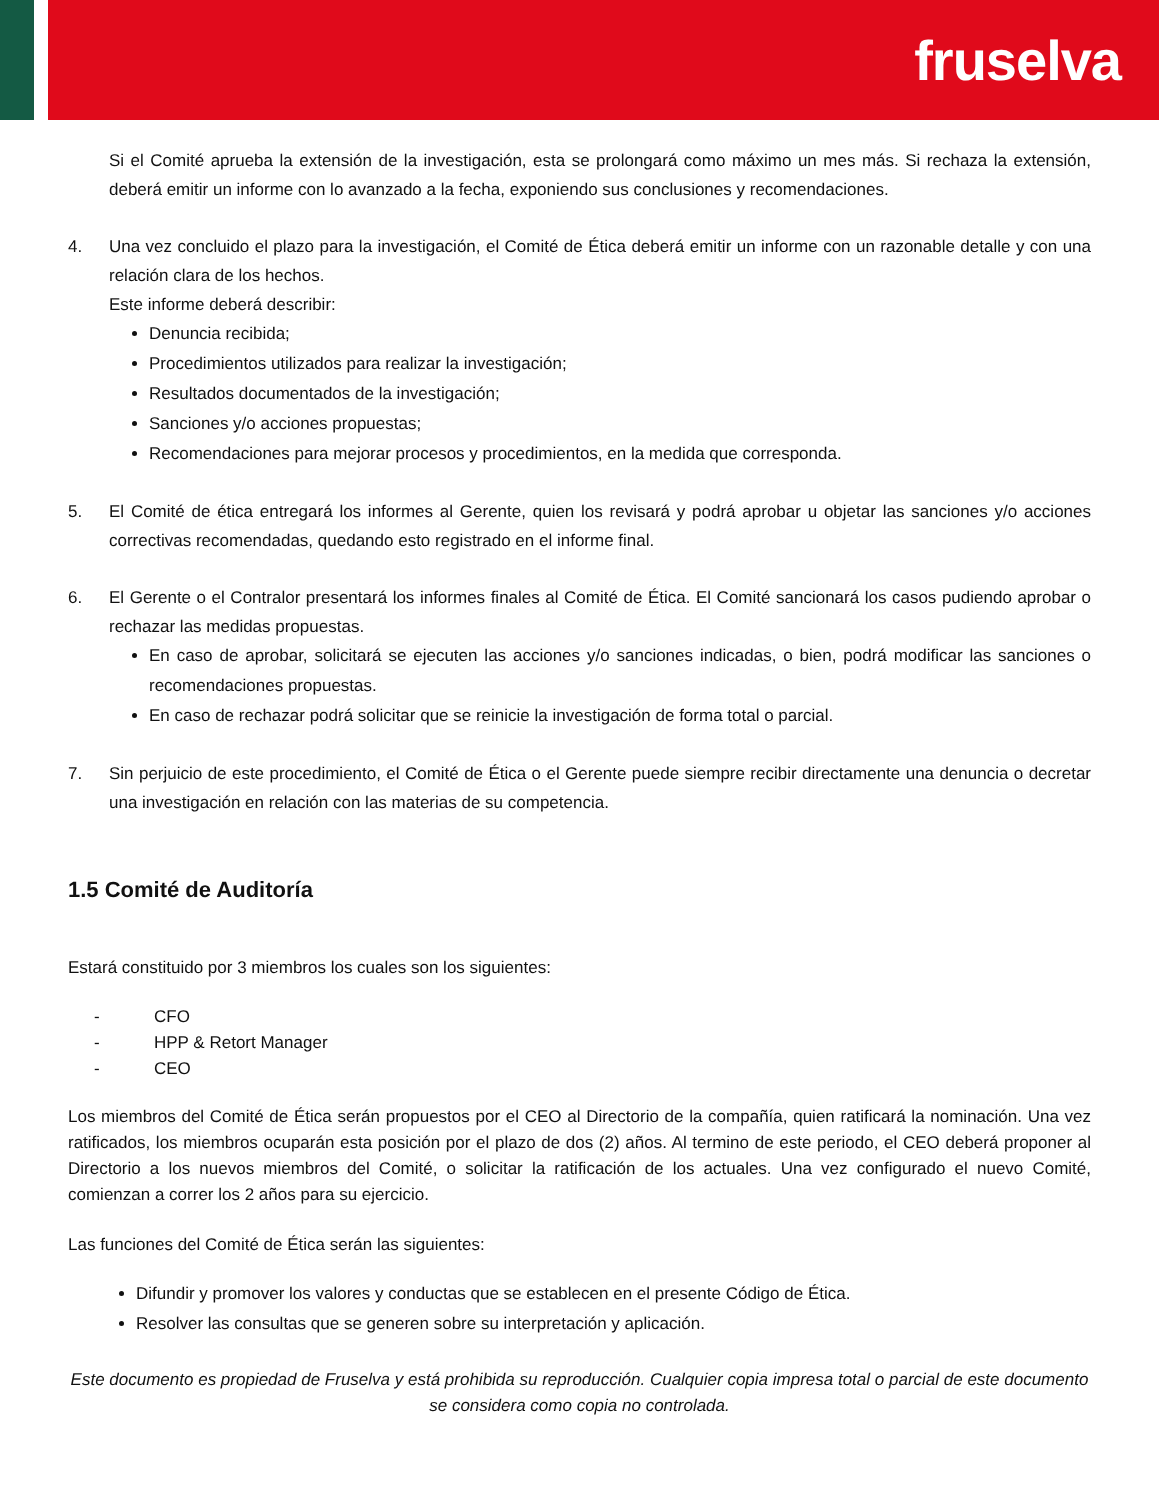fruselva
Si el Comité aprueba la extensión de la investigación, esta se prolongará como máximo un mes más. Si rechaza la extensión, deberá emitir un informe con lo avanzado a la fecha, exponiendo sus conclusiones y recomendaciones.
4. Una vez concluido el plazo para la investigación, el Comité de Ética deberá emitir un informe con un razonable detalle y con una relación clara de los hechos.
Este informe deberá describir:
Denuncia recibida;
Procedimientos utilizados para realizar la investigación;
Resultados documentados de la investigación;
Sanciones y/o acciones propuestas;
Recomendaciones para mejorar procesos y procedimientos, en la medida que corresponda.
5. El Comité de ética entregará los informes al Gerente, quien los revisará y podrá aprobar u objetar las sanciones y/o acciones correctivas recomendadas, quedando esto registrado en el informe final.
6. El Gerente o el Contralor presentará los informes finales al Comité de Ética. El Comité sancionará los casos pudiendo aprobar o rechazar las medidas propuestas.
En caso de aprobar, solicitará se ejecuten las acciones y/o sanciones indicadas, o bien, podrá modificar las sanciones o recomendaciones propuestas.
En caso de rechazar podrá solicitar que se reinicie la investigación de forma total o parcial.
7. Sin perjuicio de este procedimiento, el Comité de Ética o el Gerente puede siempre recibir directamente una denuncia o decretar una investigación en relación con las materias de su competencia.
1.5 Comité de Auditoría
Estará constituido por 3 miembros los cuales son los siguientes:
- CFO
- HPP & Retort Manager
- CEO
Los miembros del Comité de Ética serán propuestos por el CEO al Directorio de la compañía, quien ratificará la nominación. Una vez ratificados, los miembros ocuparán esta posición por el plazo de dos (2) años. Al termino de este periodo, el CEO deberá proponer al Directorio a los nuevos miembros del Comité, o solicitar la ratificación de los actuales. Una vez configurado el nuevo Comité, comienzan a correr los 2 años para su ejercicio.
Las funciones del Comité de Ética serán las siguientes:
Difundir y promover los valores y conductas que se establecen en el presente Código de Ética.
Resolver las consultas que se generen sobre su interpretación y aplicación.
Este documento es propiedad de Fruselva y está prohibida su reproducción. Cualquier copia impresa total o parcial de este documento se considera como copia no controlada.